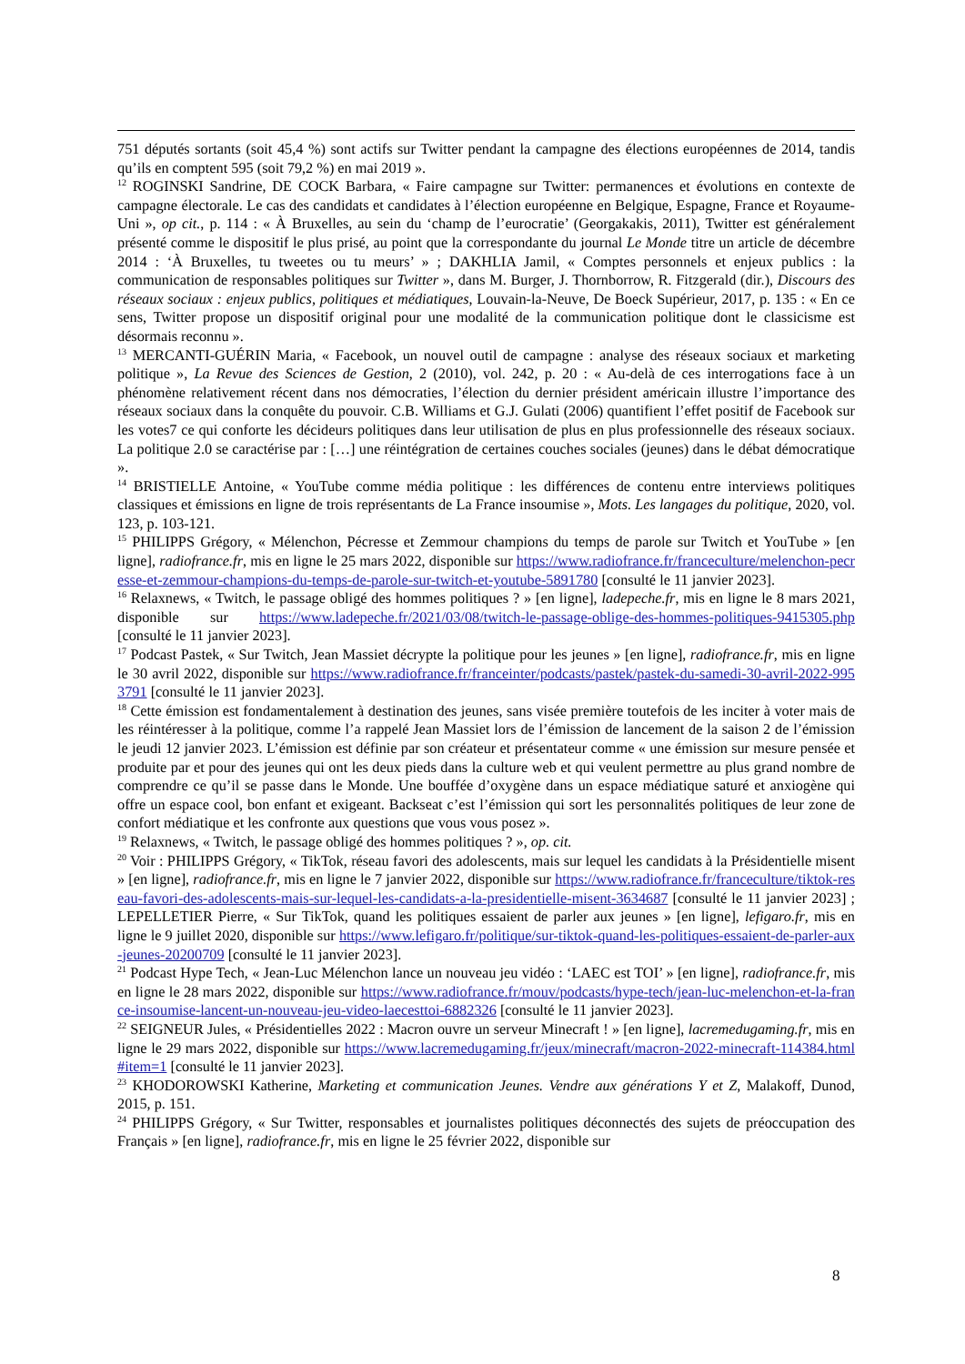751 députés sortants (soit 45,4 %) sont actifs sur Twitter pendant la campagne des élections européennes de 2014, tandis qu’ils en comptent 595 (soit 79,2 %) en mai 2019 ».
<sup>12</sup> ROGINSKI Sandrine, DE COCK Barbara, « Faire campagne sur Twitter: permanences et évolutions en contexte de campagne électorale. Le cas des candidats et candidates à l’élection européenne en Belgique, Espagne, France et Royaume-Uni », op cit., p. 114 : « À Bruxelles, au sein du ‘champ de l’eurocratie’ (Georgakakis, 2011), Twitter est généralement présenté comme le dispositif le plus prisé, au point que la correspondante du journal Le Monde titre un article de décembre 2014 : ‘À Bruxelles, tu tweetes ou tu meurs’ » ; DAKHLIA Jamil, « Comptes personnels et enjeux publics : la communication de responsables politiques sur Twitter », dans M. Burger, J. Thornborrow, R. Fitzgerald (dir.), Discours des réseaux sociaux : enjeux publics, politiques et médiatiques, Louvain-la-Neuve, De Boeck Supérieur, 2017, p. 135 : « En ce sens, Twitter propose un dispositif original pour une modalité de la communication politique dont le classicisme est désormais reconnu ».
<sup>13</sup> MERCANTI-GUÉRIN Maria, « Facebook, un nouvel outil de campagne : analyse des réseaux sociaux et marketing politique », La Revue des Sciences de Gestion, 2 (2010), vol. 242, p. 20 : « Au-delà de ces interrogations face à un phénomène relativement récent dans nos démocraties, l’élection du dernier président américain illustre l’importance des réseaux sociaux dans la conquête du pouvoir. C.B. Williams et G.J. Gulati (2006) quantifient l’effet positif de Facebook sur les votes7 ce qui conforte les décideurs politiques dans leur utilisation de plus en plus professionnelle des réseaux sociaux. La politique 2.0 se caractérise par : […] une réintégration de certaines couches sociales (jeunes) dans le débat démocratique ».
<sup>14</sup> BRISTIELLE Antoine, « YouTube comme média politique : les différences de contenu entre interviews politiques classiques et émissions en ligne de trois représentants de La France insoumise », Mots. Les langages du politique, 2020, vol. 123, p. 103-121.
<sup>15</sup> PHILIPPS Grégory, « Mélenchon, Pécresse et Zemmour champions du temps de parole sur Twitch et YouTube » [en ligne], radiofrance.fr, mis en ligne le 25 mars 2022, disponible sur https://www.radiofrance.fr/franceculture/melenchon-pecresse-et-zemmour-champions-du-temps-de-parole-sur-twitch-et-youtube-5891780 [consulté le 11 janvier 2023].
<sup>16</sup> Relaxnews, « Twitch, le passage obligé des hommes politiques ? » [en ligne], ladepeche.fr, mis en ligne le 8 mars 2021, disponible sur https://www.ladepeche.fr/2021/03/08/twitch-le-passage-oblige-des-hommes-politiques-9415305.php [consulté le 11 janvier 2023].
<sup>17</sup> Podcast Pastek, « Sur Twitch, Jean Massiet décrypte la politique pour les jeunes » [en ligne], radiofrance.fr, mis en ligne le 30 avril 2022, disponible sur https://www.radiofrance.fr/franceinter/podcasts/pastek/pastek-du-samedi-30-avril-2022-9953791 [consulté le 11 janvier 2023].
<sup>18</sup> Cette émission est fondamentalement à destination des jeunes, sans visée première toutefois de les inciter à voter mais de les réintéresser à la politique, comme l’a rappelé Jean Massiet lors de l’émission de lancement de la saison 2 de l’émission le jeudi 12 janvier 2023. L’émission est définie par son créateur et présentateur comme « une émission sur mesure pensée et produite par et pour des jeunes qui ont les deux pieds dans la culture web et qui veulent permettre au plus grand nombre de comprendre ce qu’il se passe dans le Monde. Une bouffée d’oxygène dans un espace médiatique saturé et anxiogène qui offre un espace cool, bon enfant et exigeant. Backseat c’est l’émission qui sort les personnalités politiques de leur zone de confort médiatique et les confronte aux questions que vous vous posez ».
<sup>19</sup> Relaxnews, « Twitch, le passage obligé des hommes politiques ? », op. cit.
<sup>20</sup> Voir : PHILIPPS Grégory, « TikTok, réseau favori des adolescents, mais sur lequel les candidats à la Présidentielle misent » [en ligne], radiofrance.fr, mis en ligne le 7 janvier 2022, disponible sur https://www.radiofrance.fr/franceculture/tiktok-reseau-favori-des-adolescents-mais-sur-lequel-les-candidats-a-la-presidentielle-misent-3634687 [consulté le 11 janvier 2023] ; LEPELLETIER Pierre, « Sur TikTok, quand les politiques essaient de parler aux jeunes » [en ligne], lefigaro.fr, mis en ligne le 9 juillet 2020, disponible sur https://www.lefigaro.fr/politique/sur-tiktok-quand-les-politiques-essaient-de-parler-aux-jeunes-20200709 [consulté le 11 janvier 2023].
<sup>21</sup> Podcast Hype Tech, « Jean-Luc Mélenchon lance un nouveau jeu vidéo : ‘LAEC est TOI’ » [en ligne], radiofrance.fr, mis en ligne le 28 mars 2022, disponible sur https://www.radiofrance.fr/mouv/podcasts/hype-tech/jean-luc-melenchon-et-la-france-insoumise-lancent-un-nouveau-jeu-video-laecesttoi-6882326 [consulté le 11 janvier 2023].
<sup>22</sup> SEIGNEUR Jules, « Présidentielles 2022 : Macron ouvre un serveur Minecraft ! » [en ligne], lacremedugaming.fr, mis en ligne le 29 mars 2022, disponible sur https://www.lacremedugaming.fr/jeux/minecraft/macron-2022-minecraft-114384.html#item=1 [consulté le 11 janvier 2023].
<sup>23</sup> KHODOROWSKI Katherine, Marketing et communication Jeunes. Vendre aux générations Y et Z, Malakoff, Dunod, 2015, p. 151.
<sup>24</sup> PHILIPPS Grégory, « Sur Twitter, responsables et journalistes politiques déconnectés des sujets de préoccupation des Français » [en ligne], radiofrance.fr, mis en ligne le 25 février 2022, disponible sur
8